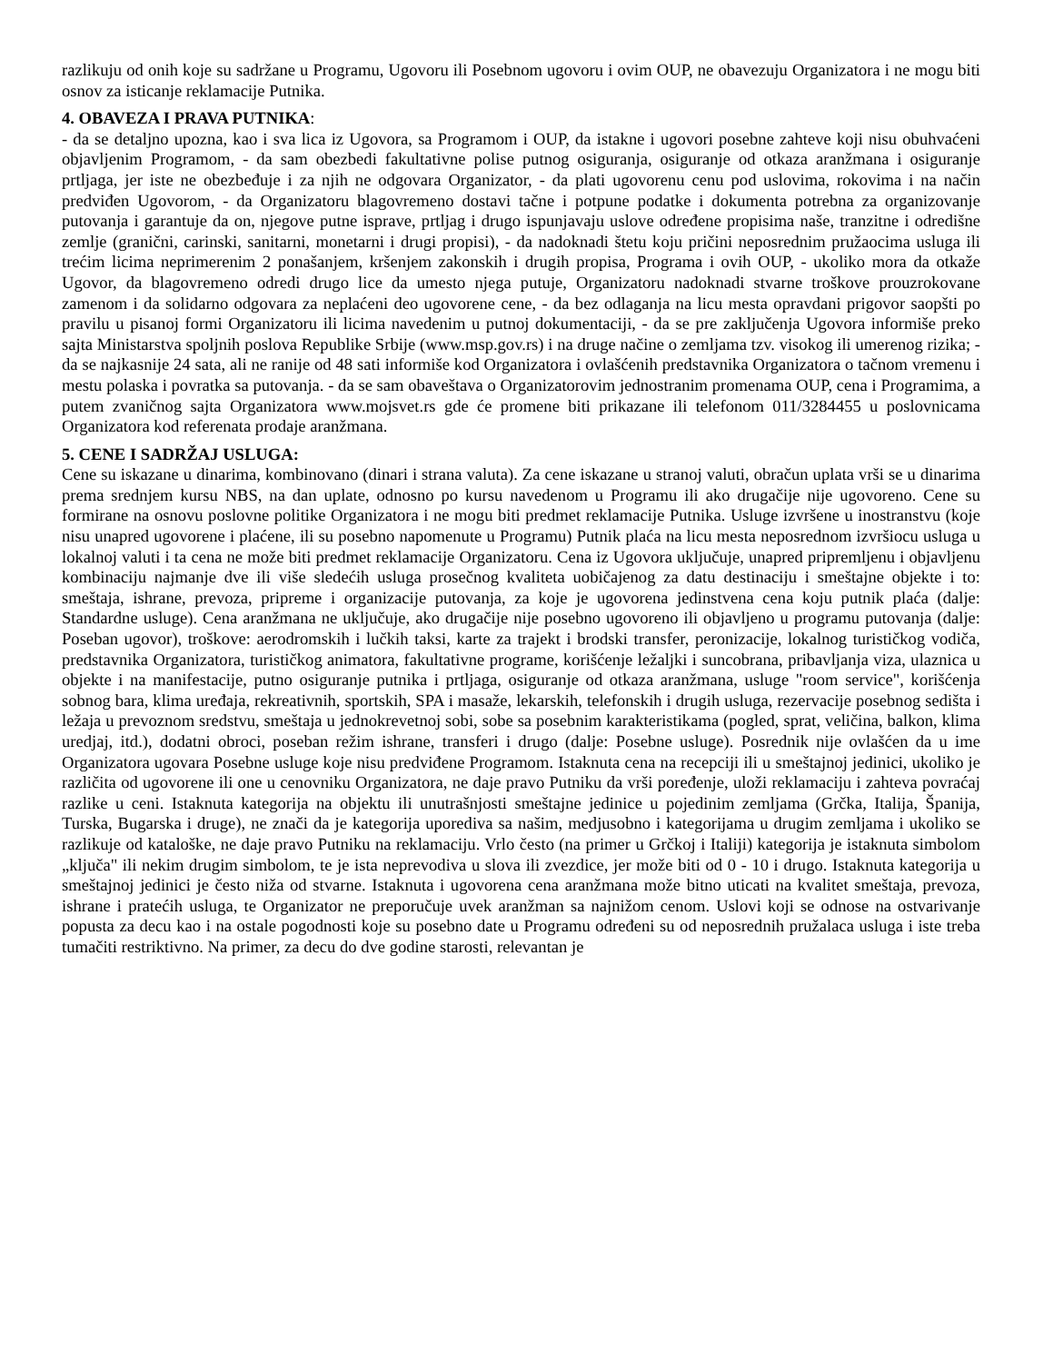razlikuju od onih koje su sadržane u Programu, Ugovoru ili Posebnom ugovoru i ovim OUP, ne obavezuju Organizatora i ne mogu biti osnov za isticanje reklamacije Putnika.
4. OBAVEZA I PRAVA PUTNIKA:
- da se detaljno upozna, kao i sva lica iz Ugovora, sa Programom i OUP, da istakne i ugovori posebne zahteve koji nisu obuhvaćeni objavljenim Programom, - da sam obezbedi fakultativne polise putnog osiguranja, osiguranje od otkaza aranžmana i osiguranje prtljaga, jer iste ne obezbeđuje i za njih ne odgovara Organizator, - da plati ugovorenu cenu pod uslovima, rokovima i na način predviđen Ugovorom, - da Organizatoru blagovremeno dostavi tačne i potpune podatke i dokumenta potrebna za organizovanje putovanja i garantuje da on, njegove putne isprave, prtljag i drugo ispunjavaju uslove određene propisima naše, tranzitne i odredišne zemlje (granični, carinski, sanitarni, monetarni i drugi propisi), - da nadoknadi štetu koju pričini neposrednim pružaocima usluga ili trećim licima neprimerenim 2 ponašanjem, kršenjem zakonskih i drugih propisa, Programa i ovih OUP, - ukoliko mora da otkaže Ugovor, da blagovremeno odredi drugo lice da umesto njega putuje, Organizatoru nadoknadi stvarne troškove prouzrokovane zamenom i da solidarno odgovara za neplaćeni deo ugovorene cene, - da bez odlaganja na licu mesta opravdani prigovor saopšti po pravilu u pisanoj formi Organizatoru ili licima navedenim u putnoj dokumentaciji, - da se pre zaključenja Ugovora informiše preko sajta Ministarstva spoljnih poslova Republike Srbije (www.msp.gov.rs) i na druge načine o zemljama tzv. visokog ili umerenog rizika; - da se najkasnije 24 sata, ali ne ranije od 48 sati informiše kod Organizatora i ovlašćenih predstavnika Organizatora o tačnom vremenu i mestu polaska i povratka sa putovanja. - da se sam obaveštava o Organizatorovim jednostranim promenama OUP, cena i Programima, a putem zvaničnog sajta Organizatora www.mojsvet.rs gde će promene biti prikazane ili telefonom 011/3284455 u poslovnicama Organizatora kod referenata prodaje aranžmana.
5. CENE I SADRŽAJ USLUGA:
Cene su iskazane u dinarima, kombinovano (dinari i strana valuta). Za cene iskazane u stranoj valuti, obračun uplata vrši se u dinarima prema srednjem kursu NBS, na dan uplate, odnosno po kursu navedenom u Programu ili ako drugačije nije ugovoreno. Cene su formirane na osnovu poslovne politike Organizatora i ne mogu biti predmet reklamacije Putnika. Usluge izvršene u inostranstvu (koje nisu unapred ugovorene i plaćene, ili su posebno napomenute u Programu) Putnik plaća na licu mesta neposrednom izvršiocu usluga u lokalnoj valuti i ta cena ne može biti predmet reklamacije Organizatoru. Cena iz Ugovora uključuje, unapred pripremljenu i objavljenu kombinaciju najmanje dve ili više sledećih usluga prosečnog kvaliteta uobičajenog za datu destinaciju i smeštajne objekte i to: smeštaja, ishrane, prevoza, pripreme i organizacije putovanja, za koje je ugovorena jedinstvena cena koju putnik plaća (dalje: Standardne usluge). Cena aranžmana ne uključuje, ako drugačije nije posebno ugovoreno ili objavljeno u programu putovanja (dalje: Poseban ugovor), troškove: aerodromskih i lučkih taksi, karte za trajekt i brodski transfer, peronizacije, lokalnog turističkog vodiča, predstavnika Organizatora, turističkog animatora, fakultativne programe, korišćenje ležaljki i suncobrana, pribavljanja viza, ulaznica u objekte i na manifestacije, putno osiguranje putnika i prtljaga, osiguranje od otkaza aranžmana, usluge "room service", korišćenja sobnog bara, klima uređaja, rekreativnih, sportskih, SPA i masaže, lekarskih, telefonskih i drugih usluga, rezervacije posebnog sedišta i ležaja u prevoznom sredstvu, smeštaja u jednokrevetnoj sobi, sobe sa posebnim karakteristikama (pogled, sprat, veličina, balkon, klima uredjaj, itd.), dodatni obroci, poseban režim ishrane, transferi i drugo (dalje: Posebne usluge). Posrednik nije ovlašćen da u ime Organizatora ugovara Posebne usluge koje nisu predviđene Programom. Istaknuta cena na recepciji ili u smeštajnoj jedinici, ukoliko je različita od ugovorene ili one u cenovniku Organizatora, ne daje pravo Putniku da vrši poređenje, uloži reklamaciju i zahteva povraćaj razlike u ceni. Istaknuta kategorija na objektu ili unutrašnjosti smeštajne jedinice u pojedinim zemljama (Grčka, Italija, Španija, Turska, Bugarska i druge), ne znači da je kategorija uporediva sa našim, medjusobno i kategorijama u drugim zemljama i ukoliko se razlikuje od kataloške, ne daje pravo Putniku na reklamaciju. Vrlo često (na primer u Grčkoj i Italiji) kategorija je istaknuta simbolom „ključa" ili nekim drugim simbolom, te je ista neprevodiva u slova ili zvezdice, jer može biti od 0 - 10 i drugo. Istaknuta kategorija u smeštajnoj jedinici je često niža od stvarne. Istaknuta i ugovorena cena aranžmana može bitno uticati na kvalitet smeštaja, prevoza, ishrane i pratećih usluga, te Organizator ne preporučuje uvek aranžman sa najnižom cenom. Uslovi koji se odnose na ostvarivanje popusta za decu kao i na ostale pogodnosti koje su posebno date u Programu određeni su od neposrednih pružalaca usluga i iste treba tumačiti restriktivno. Na primer, za decu do dve godine starosti, relevantan je